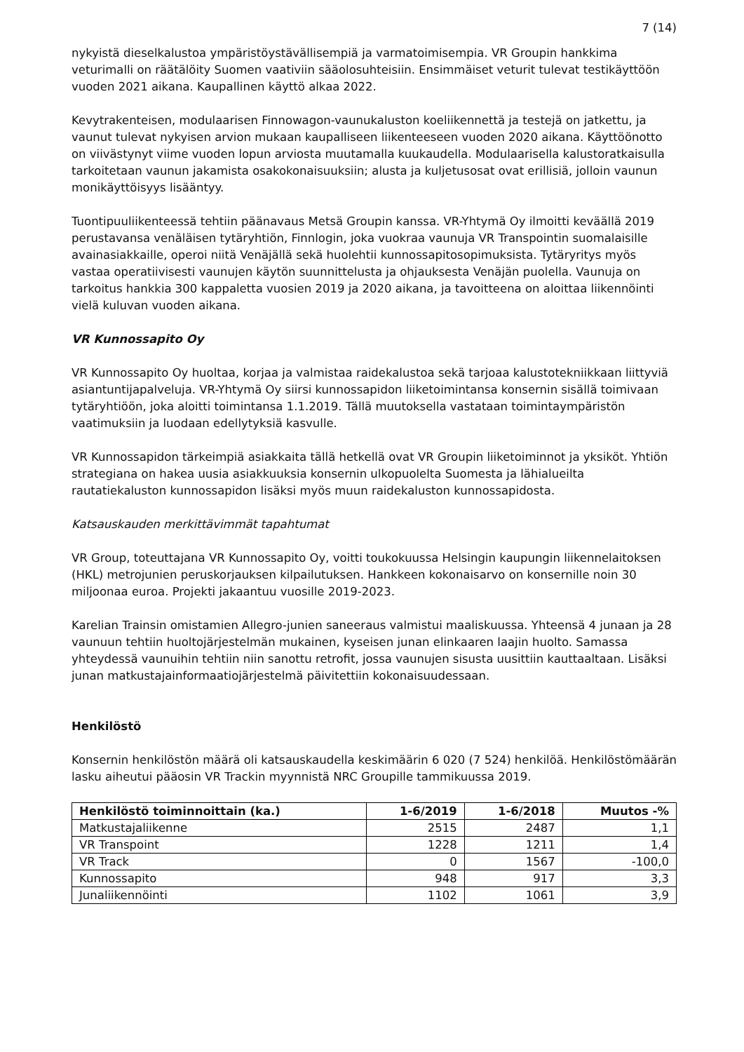7 (14)
nykyistä dieselkalustoa ympäristöystävällisempiä ja varmatoimisempia. VR Groupin hankkima veturimalli on räätälöity Suomen vaativiin sääolosuhteisiin. Ensimmäiset veturit tulevat testikäyttöön vuoden 2021 aikana. Kaupallinen käyttö alkaa 2022.
Kevytrakenteisen, modulaarisen Finnowagon-vaunukaluston koeliikennettä ja testejä on jatkettu, ja vaunut tulevat nykyisen arvion mukaan kaupalliseen liikenteeseen vuoden 2020 aikana. Käyttöönotto on viivästynyt viime vuoden lopun arviosta muutamalla kuukaudella. Modulaarisella kalustoratkaisulla tarkoitetaan vaunun jakamista osakokonaisuuksiin; alusta ja kuljetusosat ovat erillisiä, jolloin vaunun monikäyttöisyys lisääntyy.
Tuontipuuliikenteessä tehtiin päänavaus Metsä Groupin kanssa. VR-Yhtymä Oy ilmoitti keväällä 2019 perustavansa venäläisen tytäryhtiön, Finnlogin, joka vuokraa vaunuja VR Transpointin suomalaisille avainasiakkaille, operoi niitä Venäjällä sekä huolehtii kunnossapitosopimuksista. Tytäryritys myös vastaa operatiivisesti vaunujen käytön suunnittelusta ja ohjauksesta Venäjän puolella. Vaunuja on tarkoitus hankkia 300 kappaletta vuosien 2019 ja 2020 aikana, ja tavoitteena on aloittaa liikennöinti vielä kuluvan vuoden aikana.
VR Kunnossapito Oy
VR Kunnossapito Oy huoltaa, korjaa ja valmistaa raidekalustoa sekä tarjoaa kalustotekniikkaan liittyviä asiantuntijapalveluja. VR-Yhtymä Oy siirsi kunnossapidon liiketoimintansa konsernin sisällä toimivaan tytäryhtiöön, joka aloitti toimintansa 1.1.2019. Tällä muutoksella vastataan toimintaympäristön vaatimuksiin ja luodaan edellytyksiä kasvulle.
VR Kunnossapidon tärkeimpiä asiakkaita tällä hetkellä ovat VR Groupin liiketoiminnot ja yksiköt. Yhtiön strategiana on hakea uusia asiakkuuksia konsernin ulkopuolelta Suomesta ja lähialueilta rautatiekaluston kunnossapidon lisäksi myös muun raidekaluston kunnossapidosta.
Katsauskauden merkittävimmät tapahtumat
VR Group, toteuttajana VR Kunnossapito Oy, voitti toukokuussa Helsingin kaupungin liikennelaitoksen (HKL) metrojunien peruskorjauksen kilpailutuksen. Hankkeen kokonaisarvo on konsernille noin 30 miljoonaa euroa. Projekti jakaantuu vuosille 2019-2023.
Karelian Trainsin omistamien Allegro-junien saneeraus valmistui maaliskuussa. Yhteensä 4 junaan ja 28 vaunuun tehtiin huoltojärjestelmän mukainen, kyseisen junan elinkaaren laajin huolto. Samassa yhteydessä vaunuihin tehtiin niin sanottu retrofit, jossa vaunujen sisusta uusittiin kauttaaltaan. Lisäksi junan matkustajainformaatiojärjestelmä päivitettiin kokonaisuudessaan.
Henkilöstö
Konsernin henkilöstön määrä oli katsauskaudella keskimäärin 6 020 (7 524) henkilöä. Henkilöstömäärän lasku aiheutui pääosin VR Trackin myynnistä NRC Groupille tammikuussa 2019.
| Henkilöstö toiminnoittain (ka.) | 1-6/2019 | 1-6/2018 | Muutos -% |
| --- | --- | --- | --- |
| Matkustajaliikenne | 2515 | 2487 | 1,1 |
| VR Transpoint | 1228 | 1211 | 1,4 |
| VR Track | 0 | 1567 | -100,0 |
| Kunnossapito | 948 | 917 | 3,3 |
| Junaliikennöinti | 1102 | 1061 | 3,9 |